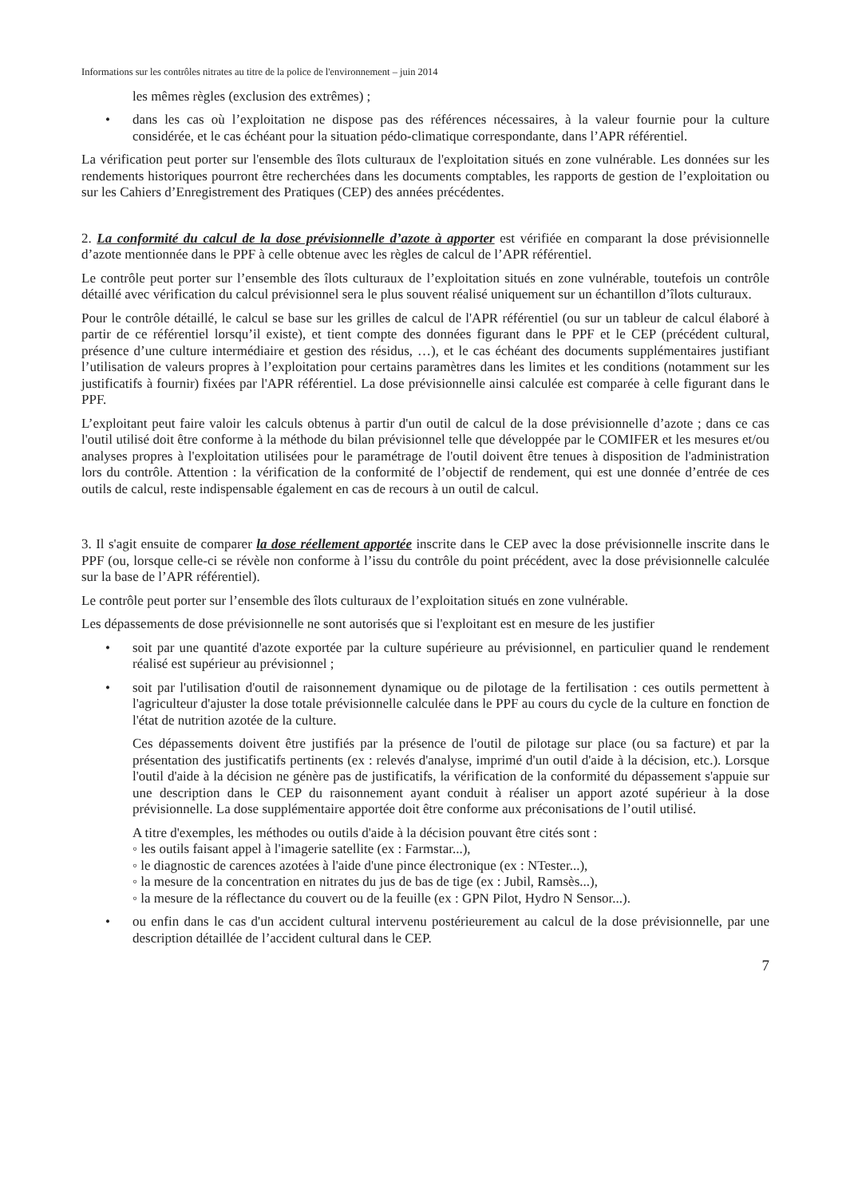Informations sur les contrôles nitrates au titre de la police de l'environnement – juin 2014
les mêmes règles (exclusion des extrêmes) ;
• dans les cas où l’exploitation ne dispose pas des références nécessaires, à la valeur fournie pour la culture considérée, et le cas échéant pour la situation pédo-climatique correspondante, dans l’APR référentiel.
La vérification peut porter sur l'ensemble des îlots culturaux de l'exploitation situés en zone vulnérable. Les données sur les rendements historiques pourront être recherchées dans les documents comptables, les rapports de gestion de l’exploitation ou sur les Cahiers d’Enregistrement des Pratiques (CEP) des années précédentes.
2. La conformité du calcul de la dose prévisionnelle d’azote à apporter est vérifiée en comparant la dose prévisionnelle d’azote mentionnée dans le PPF à celle obtenue avec les règles de calcul de l’APR référentiel.
Le contrôle peut porter sur l’ensemble des îlots culturaux de l’exploitation situés en zone vulnérable, toutefois un contrôle détaillé avec vérification du calcul prévisionnel sera le plus souvent réalisé uniquement sur un échantillon d’îlots culturaux.
Pour le contrôle détaillé, le calcul se base sur les grilles de calcul de l'APR référentiel (ou sur un tableur de calcul élaboré à partir de ce référentiel lorsqu’il existe), et tient compte des données figurant dans le PPF et le CEP (précédent cultural, présence d’une culture intermédiaire et gestion des résidus, …), et le cas échéant des documents supplémentaires justifiant l’utilisation de valeurs propres à l’exploitation pour certains paramètres dans les limites et les conditions (notamment sur les justificatifs à fournir) fixées par l'APR référentiel. La dose prévisionnelle ainsi calculée est comparée à celle figurant dans le PPF.
L’exploitant peut faire valoir les calculs obtenus à partir d'un outil de calcul de la dose prévisionnelle d’azote ; dans ce cas l'outil utilisé doit être conforme à la méthode du bilan prévisionnel telle que développée par le COMIFER et les mesures et/ou analyses propres à l'exploitation utilisées pour le paramétrage de l'outil doivent être tenues à disposition de l'administration lors du contrôle. Attention : la vérification de la conformité de l’objectif de rendement, qui est une donnée d’entrée de ces outils de calcul, reste indispensable également en cas de recours à un outil de calcul.
3. Il s'agit ensuite de comparer la dose réellement apportée inscrite dans le CEP avec la dose prévisionnelle inscrite dans le PPF (ou, lorsque celle-ci se révèle non conforme à l’issu du contrôle du point précédent, avec la dose prévisionnelle calculée sur la base de l’APR référentiel).
Le contrôle peut porter sur l’ensemble des îlots culturaux de l’exploitation situés en zone vulnérable.
Les dépassements de dose prévisionnelle ne sont autorisés que si l'exploitant est en mesure de les justifier
• soit par une quantité d'azote exportée par la culture supérieure au prévisionnel, en particulier quand le rendement réalisé est supérieur au prévisionnel ;
• soit par l'utilisation d'outil de raisonnement dynamique ou de pilotage de la fertilisation : ces outils permettent à l'agriculteur d'ajuster la dose totale prévisionnelle calculée dans le PPF au cours du cycle de la culture en fonction de l'état de nutrition azotée de la culture.
Ces dépassements doivent être justifiés par la présence de l'outil de pilotage sur place (ou sa facture) et par la présentation des justificatifs pertinents (ex : relevés d'analyse, imprimé d'un outil d'aide à la décision, etc.). Lorsque l'outil d'aide à la décision ne génère pas de justificatifs, la vérification de la conformité du dépassement s'appuie sur une description dans le CEP du raisonnement ayant conduit à réaliser un apport azoté supérieur à la dose prévisionnelle. La dose supplémentaire apportée doit être conforme aux préconisations de l’outil utilisé.
A titre d'exemples, les méthodes ou outils d'aide à la décision pouvant être cités sont :
◦ les outils faisant appel à l'imagerie satellite (ex : Farmstar...),
◦ le diagnostic de carences azotées à l'aide d'une pince électronique (ex : NTester...),
◦ la mesure de la concentration en nitrates du jus de bas de tige (ex : Jubil, Ramsès...),
◦ la mesure de la réflectance du couvert ou de la feuille (ex : GPN Pilot, Hydro N Sensor...).
• ou enfin dans le cas d'un accident cultural intervenu postérieurement au calcul de la dose prévisionnelle, par une description détaillée de l’accident cultural dans le CEP.
7